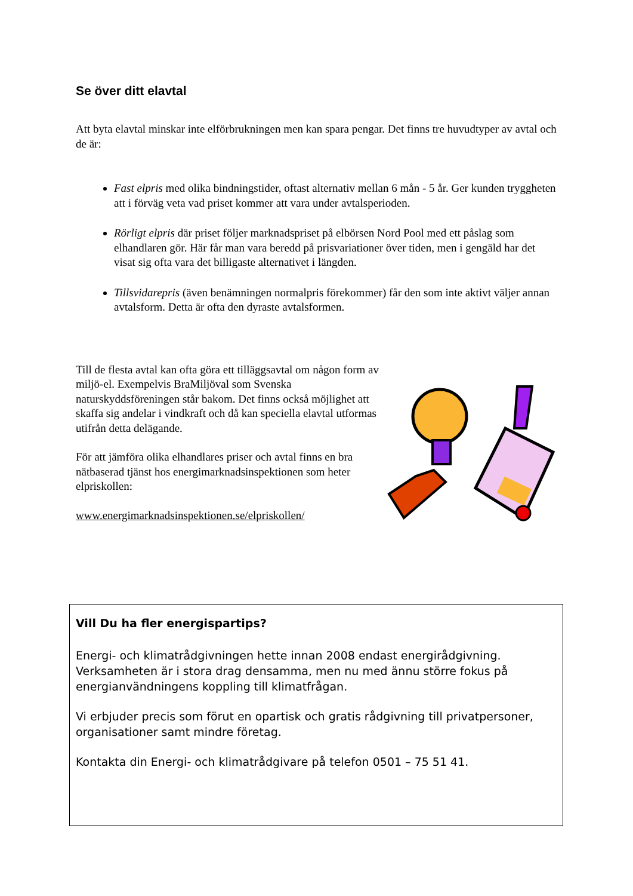Se över ditt elavtal
Att byta elavtal minskar inte elförbrukningen men kan spara pengar. Det finns tre huvudtyper av avtal och de är:
Fast elpris med olika bindningstider, oftast alternativ mellan 6 mån - 5 år. Ger kunden tryggheten att i förväg veta vad priset kommer att vara under avtalsperioden.
Rörligt elpris där priset följer marknadspriset på elbörsen Nord Pool med ett påslag som elhandlaren gör. Här får man vara beredd på prisvariationer över tiden, men i gengäld har det visat sig ofta vara det billigaste alternativet i längden.
Tillsvidarepris (även benämningen normalpris förekommer) får den som inte aktivt väljer annan avtalsform. Detta är ofta den dyraste avtalsformen.
Till de flesta avtal kan ofta göra ett tilläggsavtal om någon form av miljö-el. Exempelvis BraMiljöval som Svenska naturskyddsföreningen står bakom. Det finns också möjlighet att skaffa sig andelar i vindkraft och då kan speciella elavtal utformas utifrån detta delägande.
För att jämföra olika elhandlares priser och avtal finns en bra nätbaserad tjänst hos energimarknadsinspektionen som heter elpriskollen:
www.energimarknadsinspektionen.se/elpriskollen/
Vill Du ha fler energispartips?
Energi- och klimatrådgivningen hette innan 2008 endast energirådgivning. Verksamheten är i stora drag densamma, men nu med ännu större fokus på energianvändningens koppling till klimatfrågan.
Vi erbjuder precis som förut en opartisk och gratis rådgivning till privatpersoner, organisationer samt mindre företag.
Kontakta din Energi- och klimatrådgivare på telefon 0501 – 75 51 41.